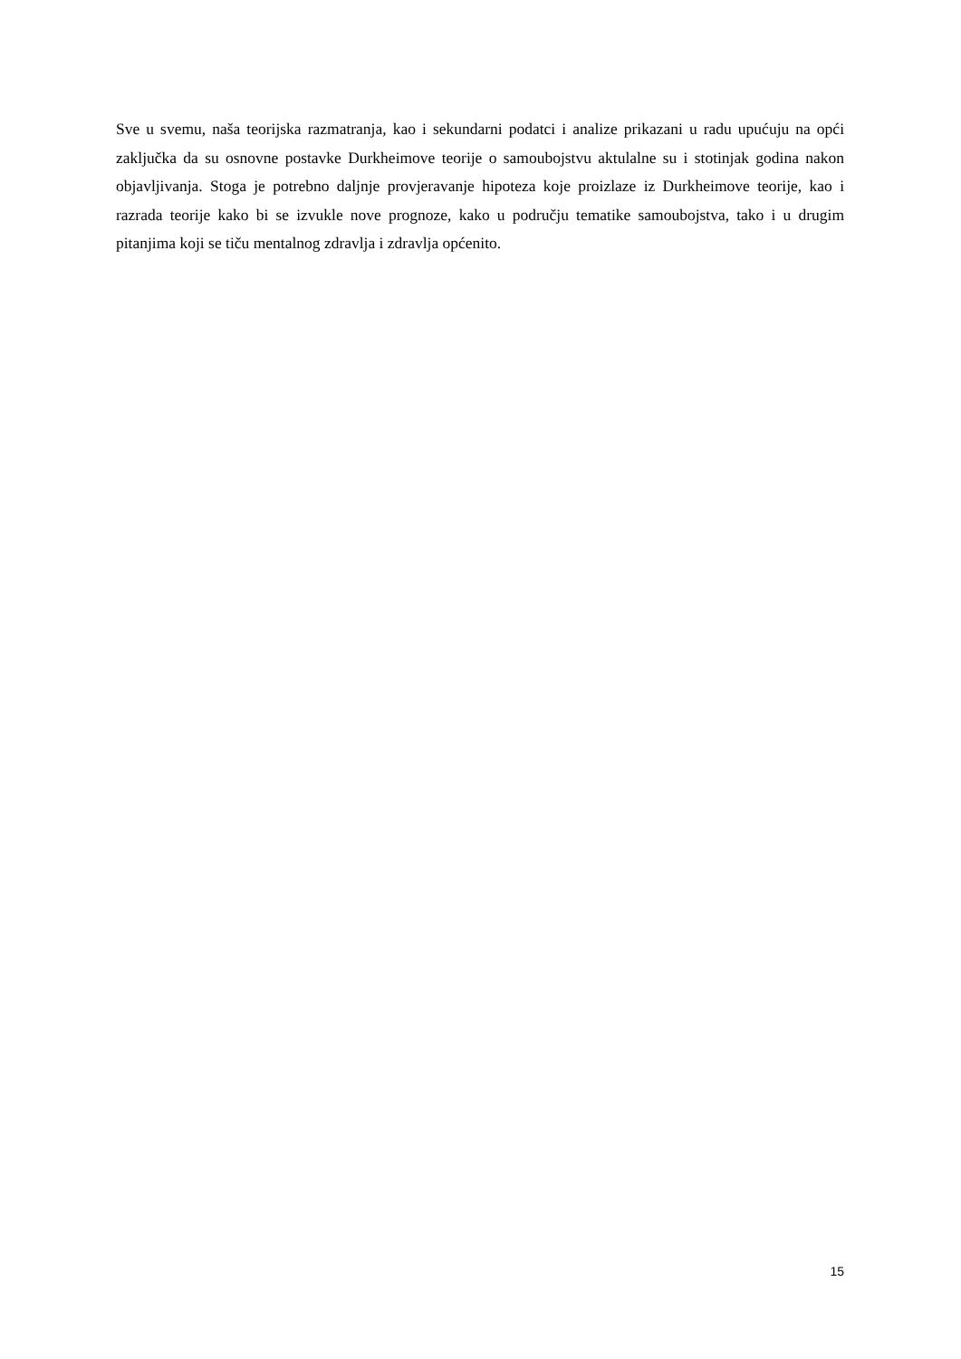Sve u svemu, naša teorijska razmatranja, kao i sekundarni podatci i analize prikazani u radu upućuju na opći zaključka da su osnovne postavke Durkheimove teorije o samoubojstvu aktulalne su i stotinjak godina nakon objavljivanja. Stoga je potrebno daljnje provjeravanje hipoteza koje proizlaze iz Durkheimove teorije, kao i razrada teorije kako bi se izvukle nove prognoze, kako u području tematike samoubojstva, tako i u drugim pitanjima koji se tiču mentalnog zdravlja i zdravlja općenito.
15